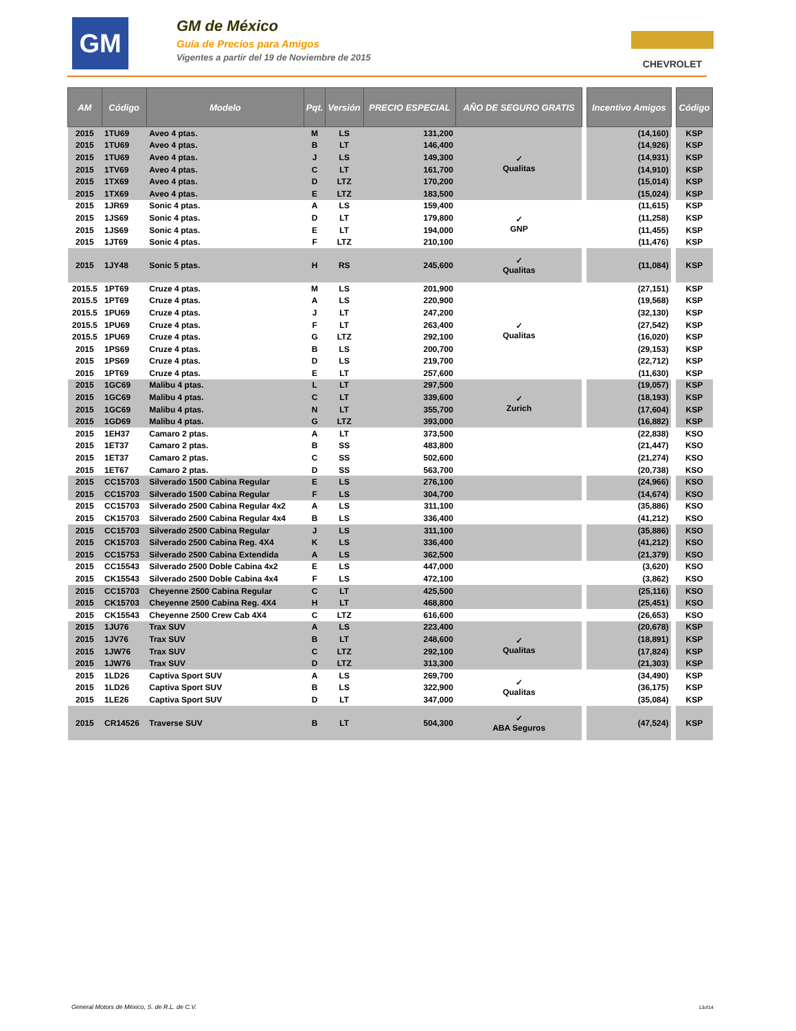GM
GM de México
Guía de Precios para Amigos
Vigentes a partir del 19 de Noviembre de 2015
CHEVROLET
| AM | Código | Modelo | Pqt. | Versión | PRECIO ESPECIAL | AÑO DE SEGURO GRATIS | | Incentivo Amigos | | Código |
| 2015 | 1TU69 | Aveo 4 ptas. | M | LS | 131,200 | ✓ Qualitas | | (14,160) | | KSP |
| 2015 | 1TU69 | Aveo 4 ptas. | B | LT | 146,400 | | | (14,926) | | KSP |
| 2015 | 1TU69 | Aveo 4 ptas. | J | LS | 149,300 | | | (14,931) | | KSP |
| 2015 | 1TV69 | Aveo 4 ptas. | C | LT | 161,700 | | | (14,910) | | KSP |
| 2015 | 1TX69 | Aveo 4 ptas. | D | LTZ | 170,200 | | | (15,014) | | KSP |
| 2015 | 1TX69 | Aveo 4 ptas. | E | LTZ | 183,500 | | | (15,024) | | KSP |
| 2015 | 1JR69 | Sonic 4 ptas. | A | LS | 159,400 | ✓ GNP | | (11,615) | | KSP |
| 2015 | 1JS69 | Sonic 4 ptas. | D | LT | 179,800 | | | (11,258) | | KSP |
| 2015 | 1JS69 | Sonic 4 ptas. | E | LT | 194,000 | | | (11,455) | | KSP |
| 2015 | 1JT69 | Sonic 4 ptas. | F | LTZ | 210,100 | | | (11,476) | | KSP |
| 2015 | 1JY48 | Sonic 5 ptas. | H | RS | 245,600 | ✓ Qualitas | | (11,084) | | KSP |
| 2015.5 | 1PT69 | Cruze 4 ptas. | M | LS | 201,900 | ✓ Qualitas | | (27,151) | | KSP |
| 2015.5 | 1PT69 | Cruze 4 ptas. | A | LS | 220,900 | | | (19,568) | | KSP |
| 2015.5 | 1PU69 | Cruze 4 ptas. | J | LT | 247,200 | | | (32,130) | | KSP |
| 2015.5 | 1PU69 | Cruze 4 ptas. | F | LT | 263,400 | | | (27,542) | | KSP |
| 2015.5 | 1PU69 | Cruze 4 ptas. | G | LTZ | 292,100 | | | (16,020) | | KSP |
| 2015 | 1PS69 | Cruze 4 ptas. | B | LS | 200,700 | | | (29,153) | | KSP |
| 2015 | 1PS69 | Cruze 4 ptas. | D | LS | 219,700 | | | (22,712) | | KSP |
| 2015 | 1PT69 | Cruze 4 ptas. | E | LT | 257,600 | | | (11,630) | | KSP |
| 2015 | 1GC69 | Malibu 4 ptas. | L | LT | 297,500 | ✓ Zurich | | (19,057) | | KSP |
| 2015 | 1GC69 | Malibu 4 ptas. | C | LT | 339,600 | | | (18,193) | | KSP |
| 2015 | 1GC69 | Malibu 4 ptas. | N | LT | 355,700 | | | (17,604) | | KSP |
| 2015 | 1GD69 | Malibu 4 ptas. | G | LTZ | 393,000 | | | (16,882) | | KSP |
| 2015 | 1EH37 | Camaro 2 ptas. | A | LT | 373,500 | | | (22,838) | | KSO |
| 2015 | 1ET37 | Camaro 2 ptas. | B | SS | 483,800 | | | (21,447) | | KSO |
| 2015 | 1ET37 | Camaro 2 ptas. | C | SS | 502,600 | | | (21,274) | | KSO |
| 2015 | 1ET67 | Camaro 2 ptas. | D | SS | 563,700 | | | (20,738) | | KSO |
| 2015 | CC15703 | Silverado 1500 Cabina Regular | E | LS | 276,100 | | | (24,966) | | KSO |
| 2015 | CC15703 | Silverado 1500 Cabina Regular | F | LS | 304,700 | | | (14,674) | | KSO |
| 2015 | CC15703 | Silverado 2500 Cabina Regular 4x2 | A | LS | 311,100 | | | (35,886) | | KSO |
| 2015 | CK15703 | Silverado 2500 Cabina Regular 4x4 | B | LS | 336,400 | | | (41,212) | | KSO |
| 2015 | CC15703 | Silverado 2500 Cabina Regular | J | LS | 311,100 | | | (35,886) | | KSO |
| 2015 | CK15703 | Silverado 2500 Cabina Reg. 4X4 | K | LS | 336,400 | | | (41,212) | | KSO |
| 2015 | CC15753 | Silverado 2500 Cabina Extendida | A | LS | 362,500 | | | (21,379) | | KSO |
| 2015 | CC15543 | Silverado 2500 Doble Cabina 4x2 | E | LS | 447,000 | | | (3,620) | | KSO |
| 2015 | CK15543 | Silverado 2500 Doble Cabina 4x4 | F | LS | 472,100 | | | (3,862) | | KSO |
| 2015 | CC15703 | Cheyenne 2500 Cabina Regular | C | LT | 425,500 | | | (25,116) | | KSO |
| 2015 | CK15703 | Cheyenne 2500 Cabina Reg. 4X4 | H | LT | 468,800 | | | (25,451) | | KSO |
| 2015 | CK15543 | Cheyenne 2500 Crew Cab 4X4 | C | LTZ | 616,600 | | | (26,653) | | KSO |
| 2015 | 1JU76 | Trax SUV | A | LS | 223,400 | ✓ Qualitas | | (20,678) | | KSP |
| 2015 | 1JV76 | Trax SUV | B | LT | 248,600 | | | (18,891) | | KSP |
| 2015 | 1JW76 | Trax SUV | C | LTZ | 292,100 | | | (17,824) | | KSP |
| 2015 | 1JW76 | Trax SUV | D | LTZ | 313,300 | | | (21,303) | | KSP |
| 2015 | 1LD26 | Captiva Sport SUV | A | LS | 269,700 | ✓ Qualitas | | (34,490) | | KSP |
| 2015 | 1LD26 | Captiva Sport SUV | B | LS | 322,900 | | | (36,175) | | KSP |
| 2015 | 1LE26 | Captiva Sport SUV | D | LT | 347,000 | | | (35,084) | | KSP |
| 2015 | CR14526 | Traverse SUV | B | LT | 504,300 | ✓ ABA Seguros | | (47,524) | | KSP |
General Motors de México, S. de R.L. de C.V.
13of14